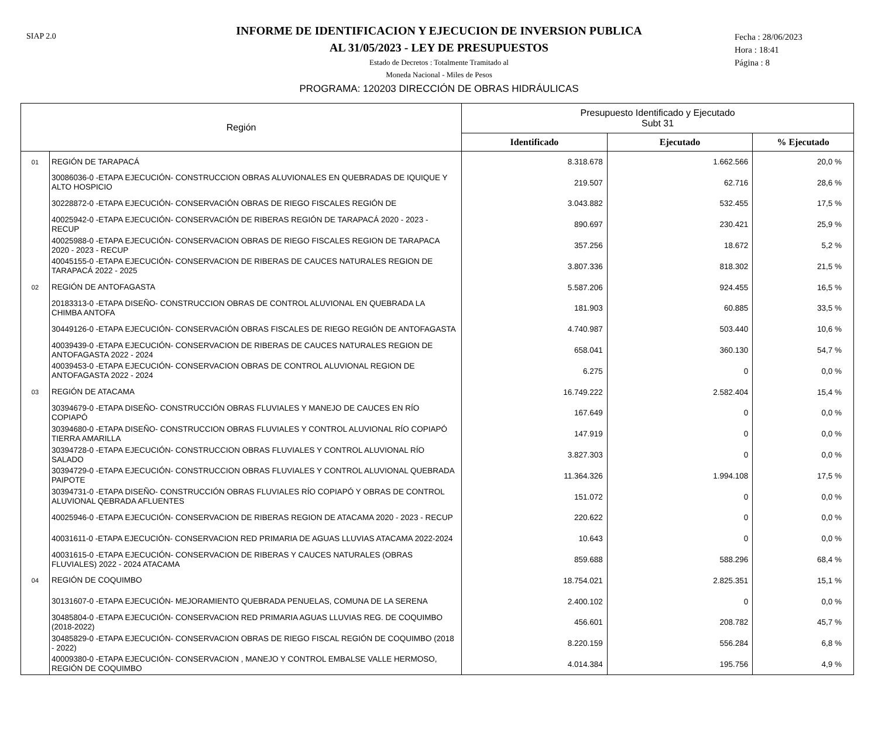SIAP 2.0
INFORME DE IDENTIFICACION Y EJECUCION DE INVERSION PUBLICA
AL 31/05/2023 - LEY DE PRESUPUESTOS
Estado de Decretos : Totalmente Tramitado al
Moneda Nacional - Miles de Pesos
Fecha : 28/06/2023
Hora : 18:41
Página : 8
PROGRAMA: 120203 DIRECCIÓN DE OBRAS HIDRÁULICAS
| Región | | Presupuesto Identificado y Ejecutado Subt 31 | | |
| --- | --- | --- | --- | --- |
| | | Identificado | Ejecutado | % Ejecutado |
| 01 | REGIÓN DE TARAPACÁ | 8.318.678 | 1.662.566 | 20,0 % |
| | 30086036-0 -ETAPA EJECUCIÓN- CONSTRUCCION OBRAS ALUVIONALES EN QUEBRADAS DE IQUIQUE Y ALTO HOSPICIO | 219.507 | 62.716 | 28,6 % |
| | 30228872-0 -ETAPA EJECUCIÓN- CONSERVACIÓN OBRAS DE RIEGO FISCALES REGIÓN DE | 3.043.882 | 532.455 | 17,5 % |
| | 40025942-0 -ETAPA EJECUCIÓN- CONSERVACIÓN DE RIBERAS REGIÓN DE TARAPACÁ 2020 - 2023 - RECUP | 890.697 | 230.421 | 25,9 % |
| | 40025988-0 -ETAPA EJECUCIÓN- CONSERVACION OBRAS DE RIEGO FISCALES REGION DE TARAPACA 2020 - 2023 - RECUP | 357.256 | 18.672 | 5,2 % |
| | 40045155-0 -ETAPA EJECUCIÓN- CONSERVACION DE RIBERAS DE CAUCES NATURALES REGION DE TARAPACÁ 2022 - 2025 | 3.807.336 | 818.302 | 21,5 % |
| 02 | REGIÓN DE ANTOFAGASTA | 5.587.206 | 924.455 | 16,5 % |
| | 20183313-0 -ETAPA DISEÑO- CONSTRUCCION OBRAS DE CONTROL ALUVIONAL EN QUEBRADA LA CHIMBA ANTOFA | 181.903 | 60.885 | 33,5 % |
| | 30449126-0 -ETAPA EJECUCIÓN- CONSERVACIÓN OBRAS FISCALES DE RIEGO REGIÓN DE ANTOFAGASTA | 4.740.987 | 503.440 | 10,6 % |
| | 40039439-0 -ETAPA EJECUCIÓN- CONSERVACION DE RIBERAS DE CAUCES NATURALES REGION DE ANTOFAGASTA 2022 - 2024 | 658.041 | 360.130 | 54,7 % |
| | 40039453-0 -ETAPA EJECUCIÓN- CONSERVACION OBRAS DE CONTROL ALUVIONAL REGION DE ANTOFAGASTA 2022 - 2024 | 6.275 | 0 | 0,0 % |
| 03 | REGIÓN DE ATACAMA | 16.749.222 | 2.582.404 | 15,4 % |
| | 30394679-0 -ETAPA DISEÑO- CONSTRUCCIÓN OBRAS FLUVIALES Y MANEJO DE CAUCES EN RÍO COPIAPÓ | 167.649 | 0 | 0,0 % |
| | 30394680-0 -ETAPA DISEÑO- CONSTRUCCION OBRAS FLUVIALES Y CONTROL ALUVIONAL RÍO COPIAPÓ TIERRA AMARILLA | 147.919 | 0 | 0,0 % |
| | 30394728-0 -ETAPA EJECUCIÓN- CONSTRUCCION OBRAS FLUVIALES Y CONTROL ALUVIONAL RÍO SALADO | 3.827.303 | 0 | 0,0 % |
| | 30394729-0 -ETAPA EJECUCIÓN- CONSTRUCCION OBRAS FLUVIALES Y CONTROL ALUVIONAL QUEBRADA PAIPOTE | 11.364.326 | 1.994.108 | 17,5 % |
| | 30394731-0 -ETAPA DISEÑO- CONSTRUCCIÓN OBRAS FLUVIALES RÍO COPIAPÓ Y OBRAS DE CONTROL ALUVIONAL QEBRADA AFLUENTES | 151.072 | 0 | 0,0 % |
| | 40025946-0 -ETAPA EJECUCIÓN- CONSERVACION DE RIBERAS REGION DE ATACAMA 2020 - 2023 - RECUP | 220.622 | 0 | 0,0 % |
| | 40031611-0 -ETAPA EJECUCIÓN- CONSERVACION RED PRIMARIA DE AGUAS LLUVIAS ATACAMA 2022-2024 | 10.643 | 0 | 0,0 % |
| | 40031615-0 -ETAPA EJECUCIÓN- CONSERVACION DE RIBERAS Y CAUCES NATURALES (OBRAS FLUVIALES) 2022 - 2024 ATACAMA | 859.688 | 588.296 | 68,4 % |
| 04 | REGIÓN DE COQUIMBO | 18.754.021 | 2.825.351 | 15,1 % |
| | 30131607-0 -ETAPA EJECUCIÓN- MEJORAMIENTO QUEBRADA PENUELAS, COMUNA DE LA SERENA | 2.400.102 | 0 | 0,0 % |
| | 30485804-0 -ETAPA EJECUCIÓN- CONSERVACION RED PRIMARIA AGUAS LLUVIAS REG. DE COQUIMBO (2018-2022) | 456.601 | 208.782 | 45,7 % |
| | 30485829-0 -ETAPA EJECUCIÓN- CONSERVACION OBRAS DE RIEGO FISCAL REGIÓN DE COQUIMBO (2018 - 2022) | 8.220.159 | 556.284 | 6,8 % |
| | 40009380-0 -ETAPA EJECUCIÓN- CONSERVACION , MANEJO Y CONTROL EMBALSE VALLE HERMOSO, REGIÓN DE COQUIMBO | 4.014.384 | 195.756 | 4,9 % |